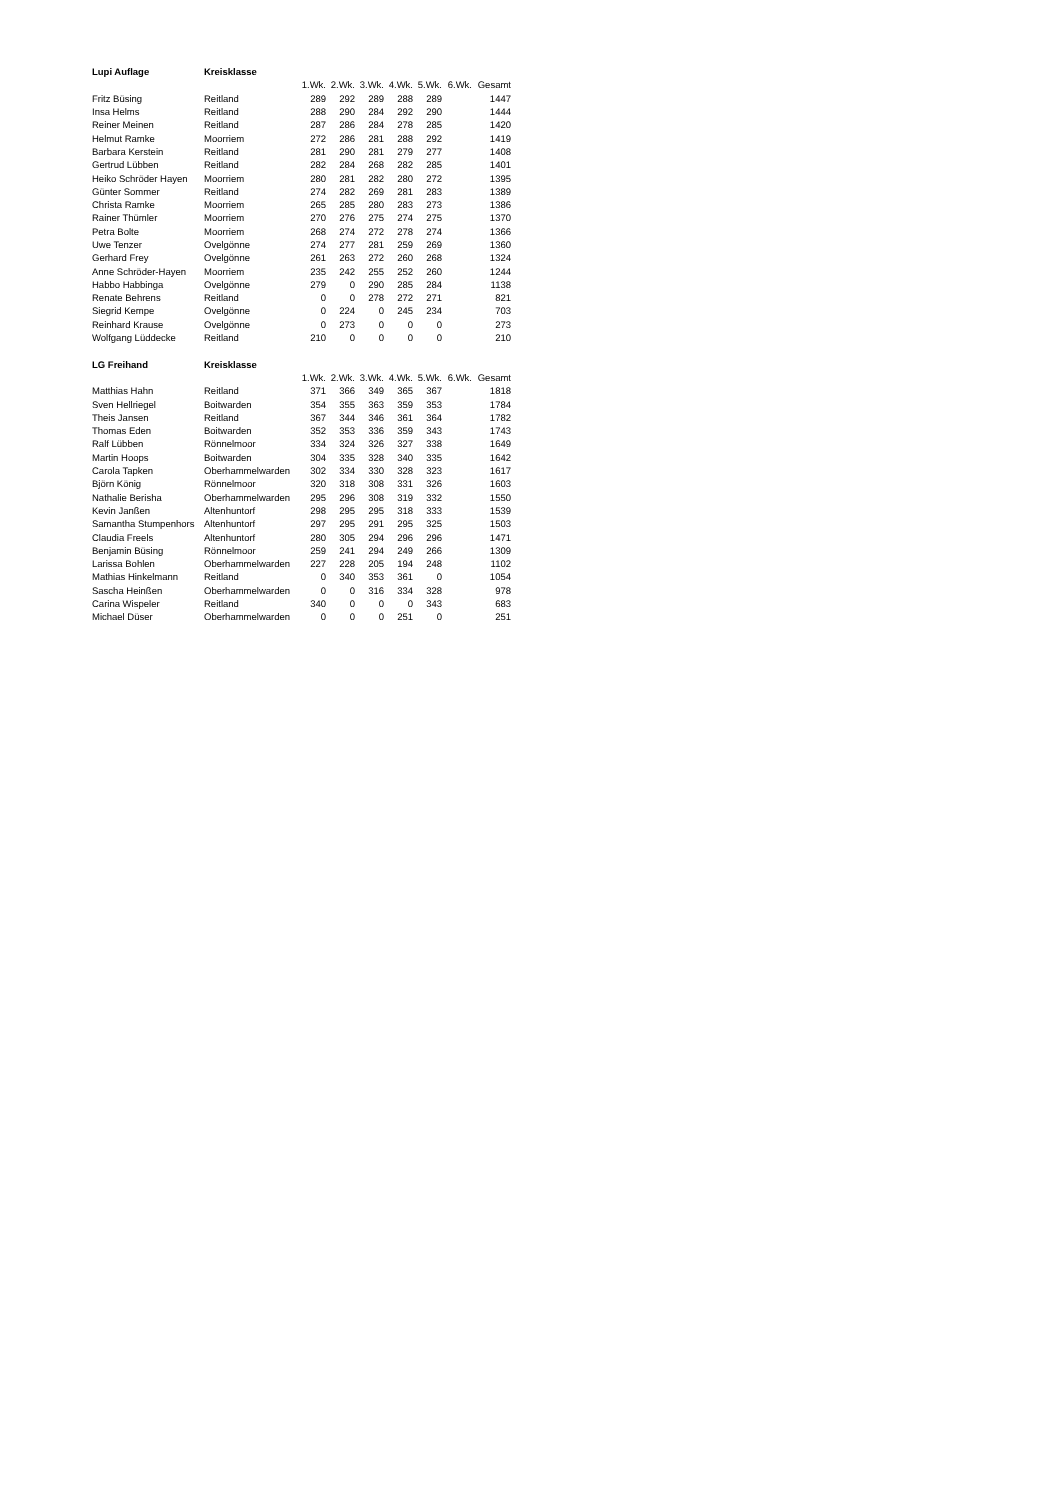| Lupi Auflage | Kreisklasse | | | | | | | |
| | | 1.Wk. | 2.Wk. | 3.Wk. | 4.Wk. | 5.Wk. | 6.Wk. | Gesamt |
| Fritz Büsing | Reitland | 289 | 292 | 289 | 288 | 289 | | 1447 |
| Insa Helms | Reitland | 288 | 290 | 284 | 292 | 290 | | 1444 |
| Reiner Meinen | Reitland | 287 | 286 | 284 | 278 | 285 | | 1420 |
| Helmut Ramke | Moorriem | 272 | 286 | 281 | 288 | 292 | | 1419 |
| Barbara Kerstein | Reitland | 281 | 290 | 281 | 279 | 277 | | 1408 |
| Gertrud Lübben | Reitland | 282 | 284 | 268 | 282 | 285 | | 1401 |
| Heiko Schröder Hayen | Moorriem | 280 | 281 | 282 | 280 | 272 | | 1395 |
| Günter Sommer | Reitland | 274 | 282 | 269 | 281 | 283 | | 1389 |
| Christa Ramke | Moorriem | 265 | 285 | 280 | 283 | 273 | | 1386 |
| Rainer Thümler | Moorriem | 270 | 276 | 275 | 274 | 275 | | 1370 |
| Petra Bolte | Moorriem | 268 | 274 | 272 | 278 | 274 | | 1366 |
| Uwe Tenzer | Ovelgönne | 274 | 277 | 281 | 259 | 269 | | 1360 |
| Gerhard Frey | Ovelgönne | 261 | 263 | 272 | 260 | 268 | | 1324 |
| Anne Schröder-Hayen | Moorriem | 235 | 242 | 255 | 252 | 260 | | 1244 |
| Habbo Habbinga | Ovelgönne | 279 | 0 | 290 | 285 | 284 | | 1138 |
| Renate Behrens | Reitland | 0 | 0 | 278 | 272 | 271 | | 821 |
| Siegrid Kempe | Ovelgönne | 0 | 224 | 0 | 245 | 234 | | 703 |
| Reinhard Krause | Ovelgönne | 0 | 273 | 0 | 0 | 0 | | 273 |
| Wolfgang Lüddecke | Reitland | 210 | 0 | 0 | 0 | 0 | | 210 |
| LG Freihand | Kreisklasse | | | | | | | |
| | | 1.Wk. | 2.Wk. | 3.Wk. | 4.Wk. | 5.Wk. | 6.Wk. | Gesamt |
| Matthias Hahn | Reitland | 371 | 366 | 349 | 365 | 367 | | 1818 |
| Sven Hellriegel | Boitwarden | 354 | 355 | 363 | 359 | 353 | | 1784 |
| Theis Jansen | Reitland | 367 | 344 | 346 | 361 | 364 | | 1782 |
| Thomas Eden | Boitwarden | 352 | 353 | 336 | 359 | 343 | | 1743 |
| Ralf Lübben | Rönnelmoor | 334 | 324 | 326 | 327 | 338 | | 1649 |
| Martin Hoops | Boitwarden | 304 | 335 | 328 | 340 | 335 | | 1642 |
| Carola Tapken | Oberhammelwarden | 302 | 334 | 330 | 328 | 323 | | 1617 |
| Björn König | Rönnelmoor | 320 | 318 | 308 | 331 | 326 | | 1603 |
| Nathalie Berisha | Oberhammelwarden | 295 | 296 | 308 | 319 | 332 | | 1550 |
| Kevin Janßen | Altenhuntorf | 298 | 295 | 295 | 318 | 333 | | 1539 |
| Samantha Stumpenhors | Altenhuntorf | 297 | 295 | 291 | 295 | 325 | | 1503 |
| Claudia Freels | Altenhuntorf | 280 | 305 | 294 | 296 | 296 | | 1471 |
| Benjamin Büsing | Rönnelmoor | 259 | 241 | 294 | 249 | 266 | | 1309 |
| Larissa Bohlen | Oberhammelwarden | 227 | 228 | 205 | 194 | 248 | | 1102 |
| Mathias Hinkelmann | Reitland | 0 | 340 | 353 | 361 | 0 | | 1054 |
| Sascha Heinßen | Oberhammelwarden | 0 | 0 | 316 | 334 | 328 | | 978 |
| Carina Wispeler | Reitland | 340 | 0 | 0 | 0 | 343 | | 683 |
| Michael Düser | Oberhammelwarden | 0 | 0 | 0 | 251 | 0 | | 251 |